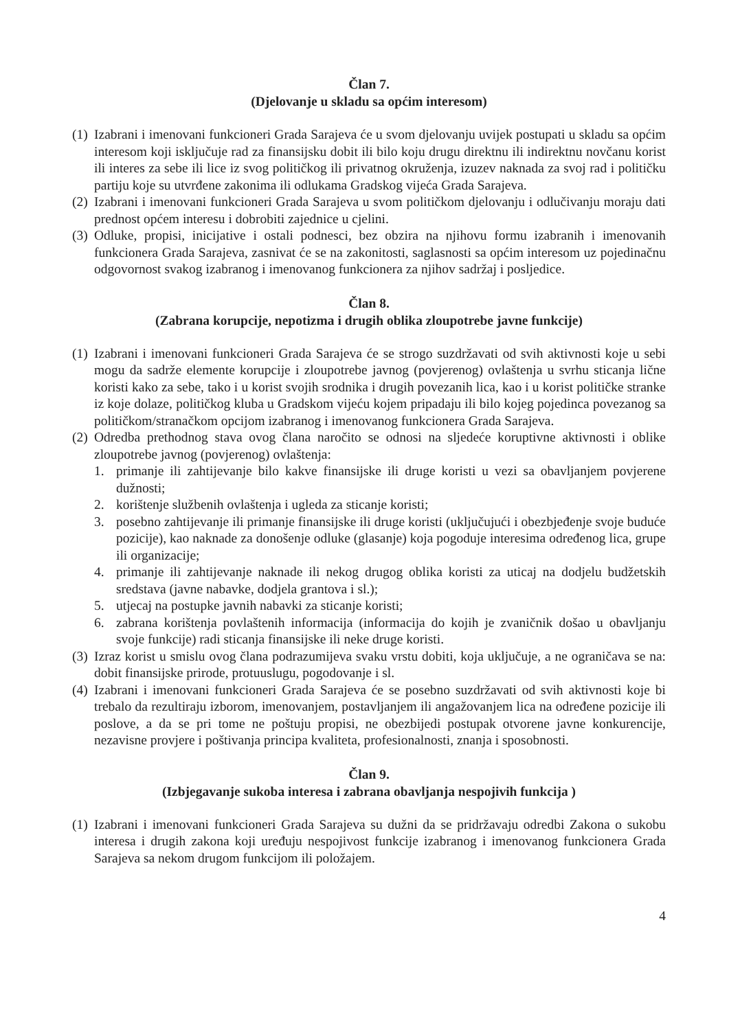Član 7.
(Djelovanje u skladu sa općim interesom)
(1) Izabrani i imenovani funkcioneri Grada Sarajeva će u svom djelovanju uvijek postupati u skladu sa općim interesom koji isključuje rad za finansijsku dobit ili bilo koju drugu direktnu ili indirektnu novčanu korist ili interes za sebe ili lice iz svog političkog ili privatnog okruženja, izuzev naknada za svoj rad i političku partiju koje su utvrđene zakonima ili odlukama Gradskog vijeća Grada Sarajeva.
(2) Izabrani i imenovani funkcioneri Grada Sarajeva u svom političkom djelovanju i odlučivanju moraju dati prednost općem interesu i dobrobiti zajednice u cjelini.
(3) Odluke, propisi, inicijative i ostali podnesci, bez obzira na njihovu formu izabranih i imenovanih funkcionera Grada Sarajeva, zasnivat će se na zakonitosti, saglasnosti sa općim interesom uz pojedinačnu odgovornost svakog izabranog i imenovanog funkcionera za njihov sadržaj i posljedice.
Član 8.
(Zabrana korupcije, nepotizma i drugih oblika zloupotrebe javne funkcije)
(1) Izabrani i imenovani funkcioneri Grada Sarajeva će se strogo suzdržavati od svih aktivnosti koje u sebi mogu da sadrže elemente korupcije i zloupotrebe javnog (povjerenog) ovlaštenja u svrhu sticanja lične koristi kako za sebe, tako i u korist svojih srodnika i drugih povezanih lica, kao i u korist političke stranke iz koje dolaze, političkog kluba u Gradskom vijeću kojem pripadaju ili bilo kojeg pojedinca povezanog sa političkom/stranačkom opcijom izabranog i imenovanog funkcionera Grada Sarajeva.
(2) Odredba prethodnog stava ovog člana naročito se odnosi na sljedeće koruptivne aktivnosti i oblike zloupotrebe javnog (povjerenog) ovlaštenja:
1. primanje ili zahtijevanje bilo kakve finansijske ili druge koristi u vezi sa obavljanjem povjerene dužnosti;
2. korištenje službenih ovlaštenja i ugleda za sticanje koristi;
3. posebno zahtijevanje ili primanje finansijske ili druge koristi (uključujući i obezbjeđenje svoje buduće pozicije), kao naknade za donošenje odluke (glasanje) koja pogoduje interesima određenog lica, grupe ili organizacije;
4. primanje ili zahtijevanje naknade ili nekog drugog oblika koristi za uticaj na dodjelu budžetskih sredstava (javne nabavke, dodjela grantova i sl.);
5. utjecaj na postupke javnih nabavki za sticanje koristi;
6. zabrana korištenja povlaštenih informacija (informacija do kojih je zvaničnik došao u obavljanju svoje funkcije) radi sticanja finansijske ili neke druge koristi.
(3) Izraz korist u smislu ovog člana podrazumijeva svaku vrstu dobiti, koja uključuje, a ne ograničava se na: dobit finansijske prirode, protuuslugu, pogodovanje i sl.
(4) Izabrani i imenovani funkcioneri Grada Sarajeva će se posebno suzdržavati od svih aktivnosti koje bi trebalo da rezultiraju izborom, imenovanjem, postavljanjem ili angažovanjem lica na određene pozicije ili poslove, a da se pri tome ne poštuju propisi, ne obezbijedi postupak otvorene javne konkurencije, nezavisne provjere i poštivanja principa kvaliteta, profesionalnosti, znanja i sposobnosti.
Član 9.
(Izbjegavanje sukoba interesa i zabrana obavljanja nespojivih funkcija )
(1) Izabrani i imenovani funkcioneri Grada Sarajeva su dužni da se pridržavaju odredbi Zakona o sukobu interesa i drugih zakona koji uređuju nespojivost funkcije izabranog i imenovanog funkcionera Grada Sarajeva sa nekom drugom funkcijom ili položajem.
4